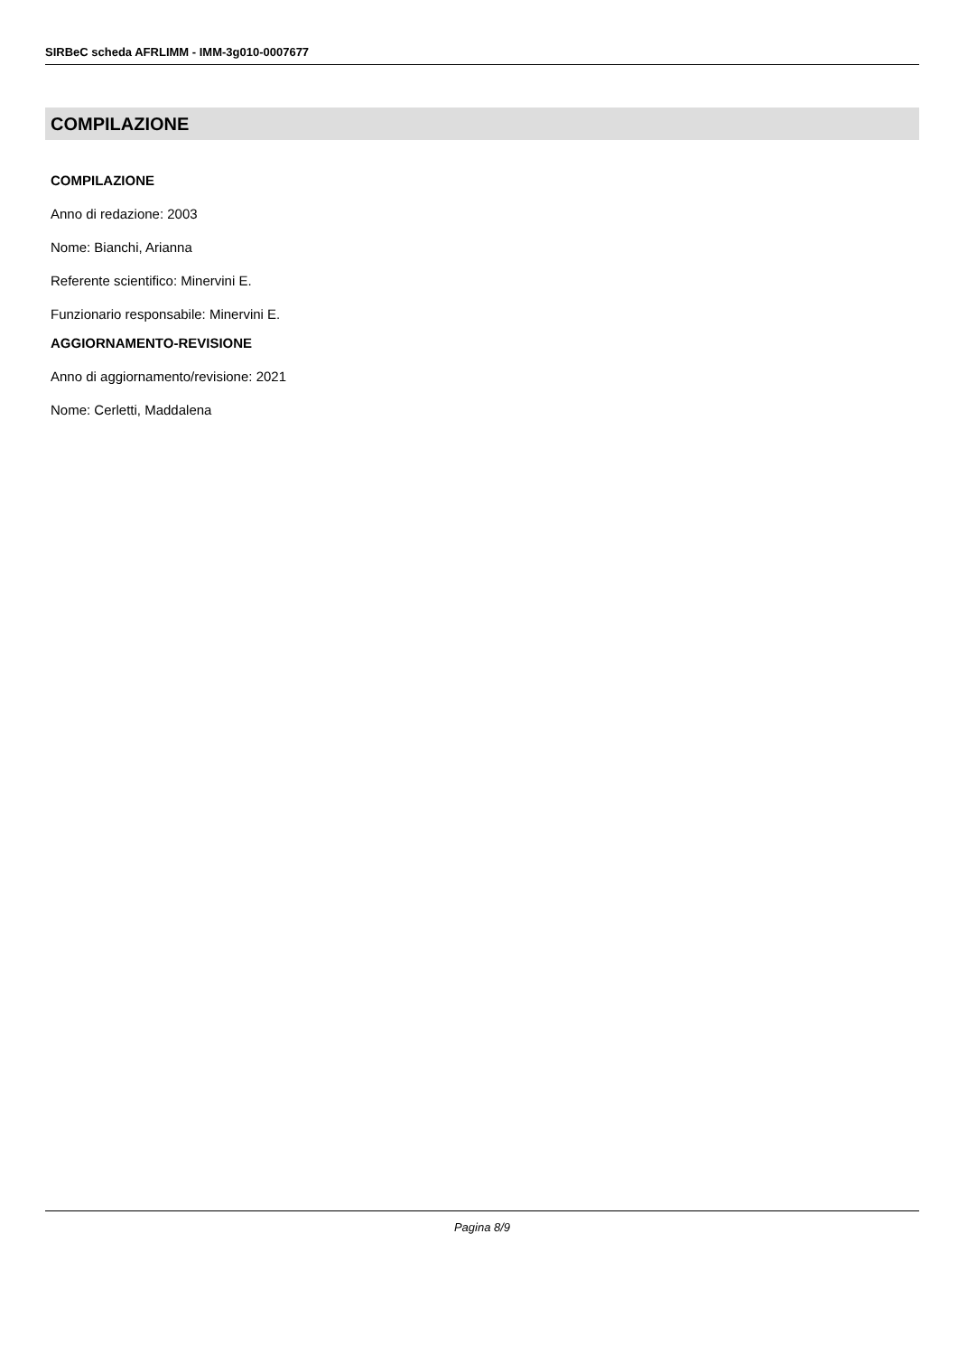SIRBeC scheda AFRLIMM - IMM-3g010-0007677
COMPILAZIONE
COMPILAZIONE
Anno di redazione: 2003
Nome: Bianchi, Arianna
Referente scientifico: Minervini E.
Funzionario responsabile: Minervini E.
AGGIORNAMENTO-REVISIONE
Anno di aggiornamento/revisione: 2021
Nome: Cerletti, Maddalena
Pagina 8/9